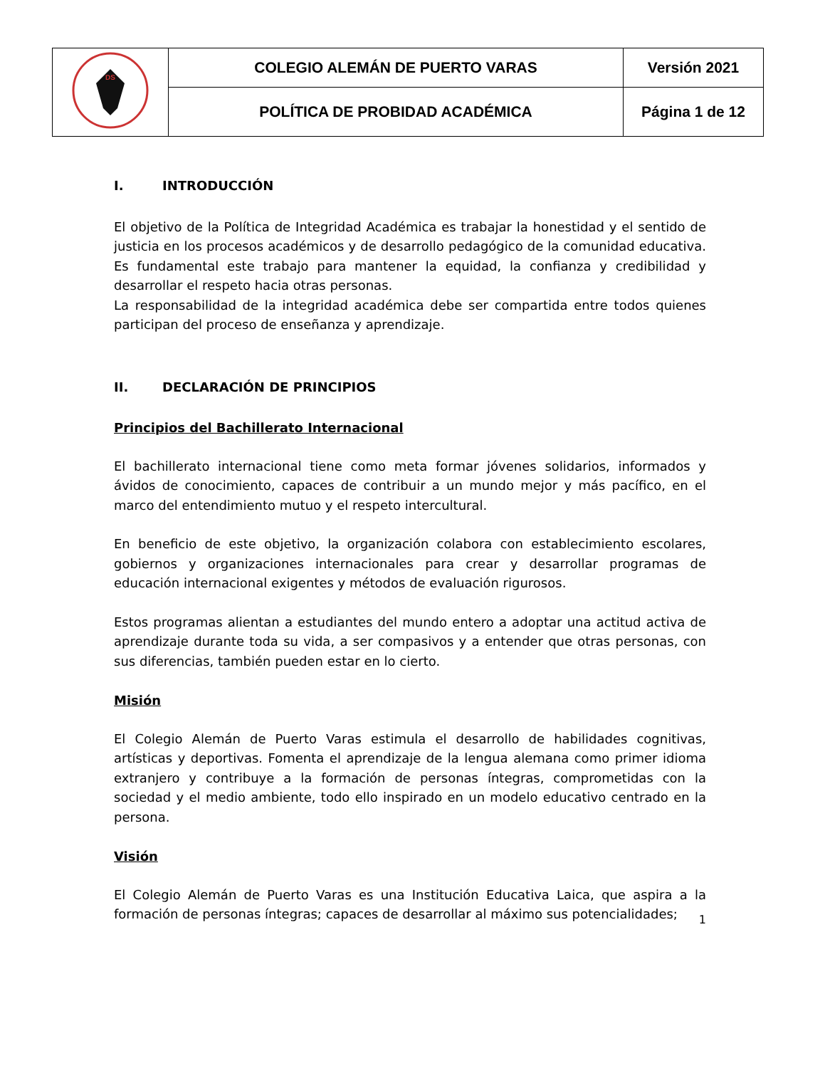| DS | COLEGIO ALEMÁN DE PUERTO VARAS | Versión 2021 |
| | POLÍTICA DE PROBIDAD ACADÉMICA | Página 1 de 12 |
I. INTRODUCCIÓN
El objetivo de la Política de Integridad Académica es trabajar la honestidad y el sentido de justicia en los procesos académicos y de desarrollo pedagógico de la comunidad educativa. Es fundamental este trabajo para mantener la equidad, la confianza y credibilidad y desarrollar el respeto hacia otras personas.
La responsabilidad de la integridad académica debe ser compartida entre todos quienes participan del proceso de enseñanza y aprendizaje.
II. DECLARACIÓN DE PRINCIPIOS
Principios del Bachillerato Internacional
El bachillerato internacional tiene como meta formar jóvenes solidarios, informados y ávidos de conocimiento, capaces de contribuir a un mundo mejor y más pacífico, en el marco del entendimiento mutuo y el respeto intercultural.
En beneficio de este objetivo, la organización colabora con establecimiento escolares, gobiernos y organizaciones internacionales para crear y desarrollar programas de educación internacional exigentes y métodos de evaluación rigurosos.
Estos programas alientan a estudiantes del mundo entero a adoptar una actitud activa de aprendizaje durante toda su vida, a ser compasivos y a entender que otras personas, con sus diferencias, también pueden estar en lo cierto.
Misión
El Colegio Alemán de Puerto Varas estimula el desarrollo de habilidades cognitivas, artísticas y deportivas. Fomenta el aprendizaje de la lengua alemana como primer idioma extranjero y contribuye a la formación de personas íntegras, comprometidas con la sociedad y el medio ambiente, todo ello inspirado en un modelo educativo centrado en la persona.
Visión
El Colegio Alemán de Puerto Varas es una Institución Educativa Laica, que aspira a la formación de personas íntegras; capaces de desarrollar al máximo sus potencialidades;
1